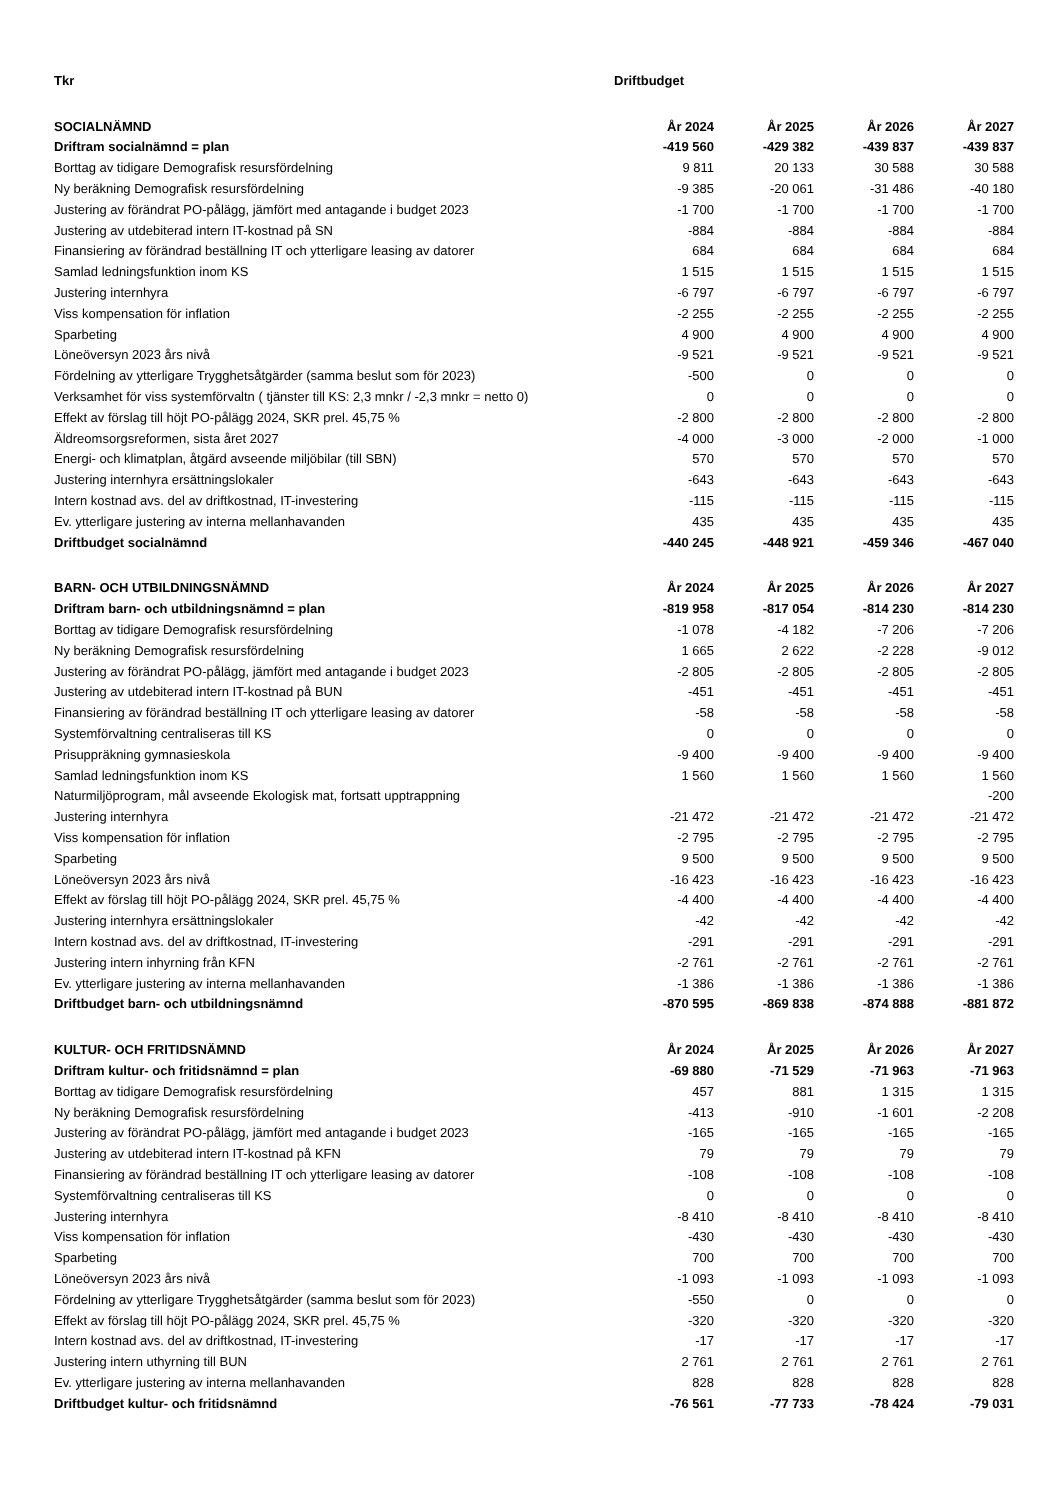| Tkr | Driftbudget | | | |
| SOCIALNÄMND | År 2024 | År 2025 | År 2026 | År 2027 |
| Driftram socialnämnd = plan | -419 560 | -429 382 | -439 837 | -439 837 |
| Borttag av tidigare Demografisk resursfördelning | 9 811 | 20 133 | 30 588 | 30 588 |
| Ny beräkning Demografisk resursfördelning | -9 385 | -20 061 | -31 486 | -40 180 |
| Justering av förändrat PO-pålägg, jämfört med antagande i budget 2023 | -1 700 | -1 700 | -1 700 | -1 700 |
| Justering av utdebiterad intern IT-kostnad på SN | -884 | -884 | -884 | -884 |
| Finansiering av förändrad beställning IT och ytterligare leasing av datorer | 684 | 684 | 684 | 684 |
| Samlad ledningsfunktion inom KS | 1 515 | 1 515 | 1 515 | 1 515 |
| Justering internhyra | -6 797 | -6 797 | -6 797 | -6 797 |
| Viss kompensation för inflation | -2 255 | -2 255 | -2 255 | -2 255 |
| Sparbeting | 4 900 | 4 900 | 4 900 | 4 900 |
| Löneöversyn 2023 års nivå | -9 521 | -9 521 | -9 521 | -9 521 |
| Fördelning av ytterligare Trygghetsåtgärder (samma beslut som för 2023) | -500 | 0 | 0 | 0 |
| Verksamhet för viss systemförvaltn ( tjänster till KS: 2,3 mnkr / -2,3 mnkr = netto 0) | 0 | 0 | 0 | 0 |
| Effekt av förslag till höjt PO-pålägg 2024, SKR prel. 45,75 % | -2 800 | -2 800 | -2 800 | -2 800 |
| Äldreomsorgsreformen, sista året 2027 | -4 000 | -3 000 | -2 000 | -1 000 |
| Energi- och klimatplan, åtgärd avseende miljöbilar (till SBN) | 570 | 570 | 570 | 570 |
| Justering internhyra ersättningslokaler | -643 | -643 | -643 | -643 |
| Intern kostnad avs. del av driftkostnad, IT-investering | -115 | -115 | -115 | -115 |
| Ev. ytterligare justering av interna mellanhavanden | 435 | 435 | 435 | 435 |
| Driftbudget socialnämnd | -440 245 | -448 921 | -459 346 | -467 040 |
| BARN- OCH UTBILDNINGSNÄMND | År 2024 | År 2025 | År 2026 | År 2027 |
| Driftram barn- och utbildningsnämnd = plan | -819 958 | -817 054 | -814 230 | -814 230 |
| Borttag av tidigare Demografisk resursfördelning | -1 078 | -4 182 | -7 206 | -7 206 |
| Ny beräkning Demografisk resursfördelning | 1 665 | 2 622 | -2 228 | -9 012 |
| Justering av förändrat PO-pålägg, jämfört med antagande i budget 2023 | -2 805 | -2 805 | -2 805 | -2 805 |
| Justering av utdebiterad intern IT-kostnad på BUN | -451 | -451 | -451 | -451 |
| Finansiering av förändrad beställning IT och ytterligare leasing av datorer | -58 | -58 | -58 | -58 |
| Systemförvaltning centraliseras till KS | 0 | 0 | 0 | 0 |
| Prisuppräkning gymnasieskola | -9 400 | -9 400 | -9 400 | -9 400 |
| Samlad ledningsfunktion inom KS | 1 560 | 1 560 | 1 560 | 1 560 |
| Naturmiljöprogram, mål avseende Ekologisk mat, fortsatt upptrappning | | | | -200 |
| Justering internhyra | -21 472 | -21 472 | -21 472 | -21 472 |
| Viss kompensation för inflation | -2 795 | -2 795 | -2 795 | -2 795 |
| Sparbeting | 9 500 | 9 500 | 9 500 | 9 500 |
| Löneöversyn 2023 års nivå | -16 423 | -16 423 | -16 423 | -16 423 |
| Effekt av förslag till höjt PO-pålägg 2024, SKR prel. 45,75 % | -4 400 | -4 400 | -4 400 | -4 400 |
| Justering internhyra ersättningslokaler | -42 | -42 | -42 | -42 |
| Intern kostnad avs. del av driftkostnad, IT-investering | -291 | -291 | -291 | -291 |
| Justering intern inhyrning från KFN | -2 761 | -2 761 | -2 761 | -2 761 |
| Ev. ytterligare justering av interna mellanhavanden | -1 386 | -1 386 | -1 386 | -1 386 |
| Driftbudget barn- och utbildningsnämnd | -870 595 | -869 838 | -874 888 | -881 872 |
| KULTUR- OCH FRITIDSNÄMND | År 2024 | År 2025 | År 2026 | År 2027 |
| Driftram kultur- och fritidsnämnd = plan | -69 880 | -71 529 | -71 963 | -71 963 |
| Borttag av tidigare Demografisk resursfördelning | 457 | 881 | 1 315 | 1 315 |
| Ny beräkning Demografisk resursfördelning | -413 | -910 | -1 601 | -2 208 |
| Justering av förändrat PO-pålägg, jämfört med antagande i budget 2023 | -165 | -165 | -165 | -165 |
| Justering av utdebiterad intern IT-kostnad på KFN | 79 | 79 | 79 | 79 |
| Finansiering av förändrad beställning IT och ytterligare leasing av datorer | -108 | -108 | -108 | -108 |
| Systemförvaltning centraliseras till KS | 0 | 0 | 0 | 0 |
| Justering internhyra | -8 410 | -8 410 | -8 410 | -8 410 |
| Viss kompensation för inflation | -430 | -430 | -430 | -430 |
| Sparbeting | 700 | 700 | 700 | 700 |
| Löneöversyn 2023 års nivå | -1 093 | -1 093 | -1 093 | -1 093 |
| Fördelning av ytterligare Trygghetsåtgärder (samma beslut som för 2023) | -550 | 0 | 0 | 0 |
| Effekt av förslag till höjt PO-pålägg 2024, SKR prel. 45,75 % | -320 | -320 | -320 | -320 |
| Intern kostnad avs. del av driftkostnad, IT-investering | -17 | -17 | -17 | -17 |
| Justering intern uthyrning till BUN | 2 761 | 2 761 | 2 761 | 2 761 |
| Ev. ytterligare justering av interna mellanhavanden | 828 | 828 | 828 | 828 |
| Driftbudget kultur- och fritidsnämnd | -76 561 | -77 733 | -78 424 | -79 031 |